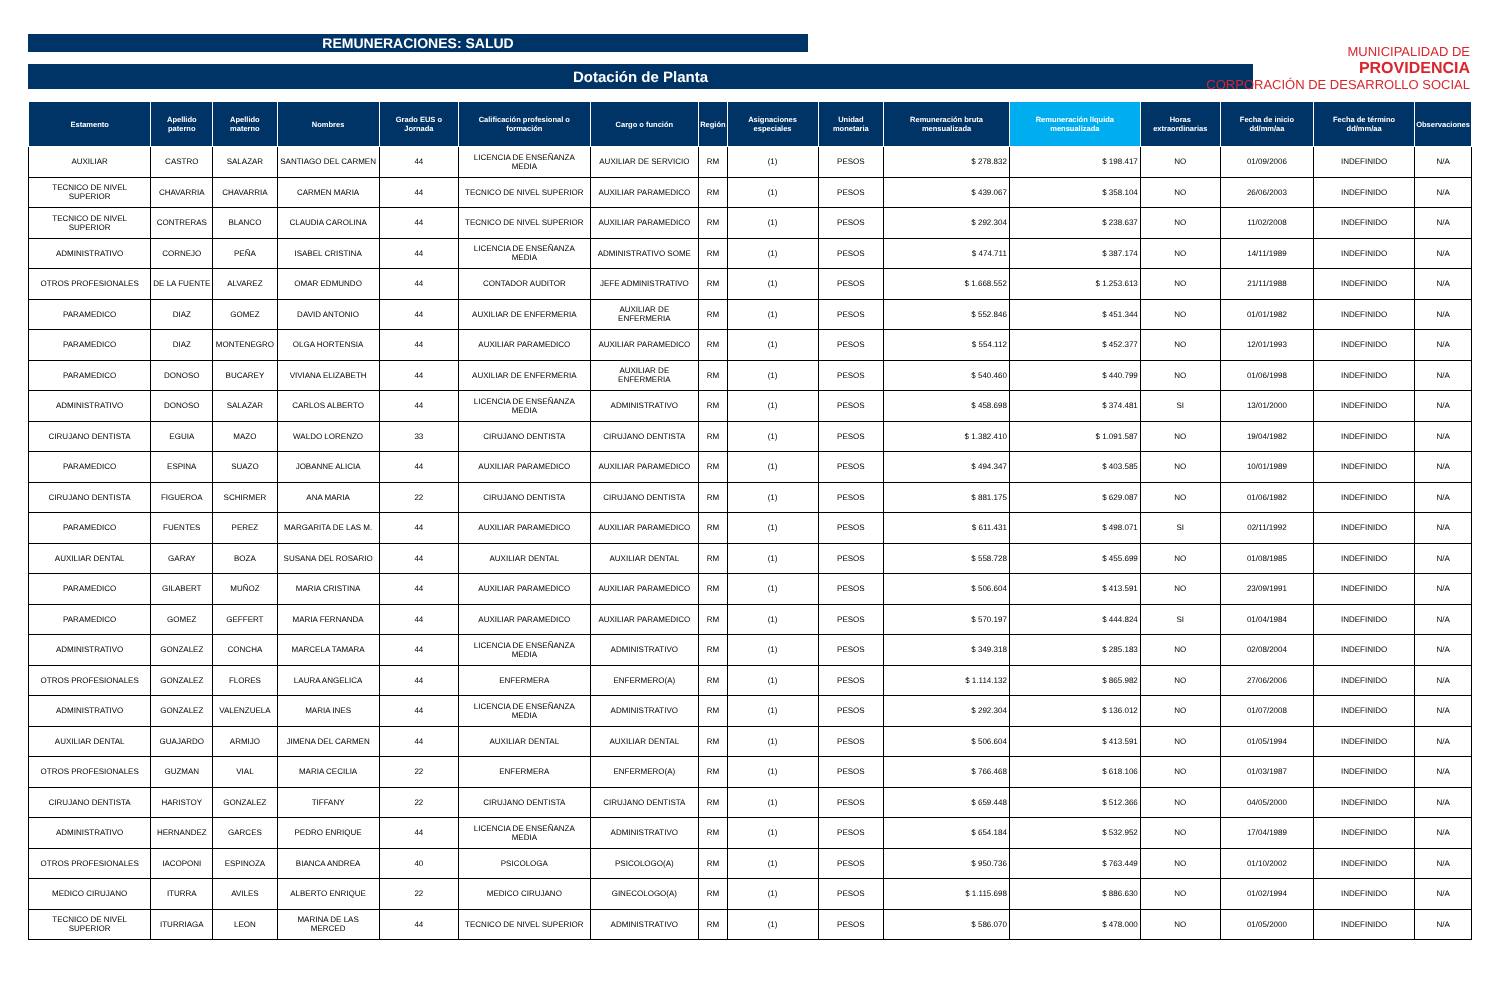REMUNERACIONES: SALUD
Dotación de Planta
MUNICIPALIDAD DE
PROVIDENCIA
CORPORACIÓN DE DESARROLLO SOCIAL
| Estamento | Apellido paterno | Apellido materno | Nombres | Grado EUS o Jornada | Calificación profesional o formación | Cargo o función | Región | Asignaciones especiales | Unidad monetaria | Remuneración bruta mensualizada | Remuneración líquida mensualizada | Horas extraordinarias | Fecha de inicio dd/mm/aa | Fecha de término dd/mm/aa | Observaciones |
| --- | --- | --- | --- | --- | --- | --- | --- | --- | --- | --- | --- | --- | --- | --- | --- |
| AUXILIAR | CASTRO | SALAZAR | SANTIAGO DEL CARMEN | 44 | LICENCIA DE ENSEÑANZA MEDIA | AUXILIAR DE SERVICIO | RM | (1) | PESOS | $ 278.832 | $ 198.417 | NO | 01/09/2006 | INDEFINIDO | N/A |
| TECNICO DE NIVEL SUPERIOR | CHAVARRIA | CHAVARRIA | CARMEN MARIA | 44 | TECNICO DE NIVEL SUPERIOR | AUXILIAR PARAMEDICO | RM | (1) | PESOS | $ 439.067 | $ 358.104 | NO | 26/06/2003 | INDEFINIDO | N/A |
| TECNICO DE NIVEL SUPERIOR | CONTRERAS | BLANCO | CLAUDIA CAROLINA | 44 | TECNICO DE NIVEL SUPERIOR | AUXILIAR PARAMEDICO | RM | (1) | PESOS | $ 292.304 | $ 238.637 | NO | 11/02/2008 | INDEFINIDO | N/A |
| ADMINISTRATIVO | CORNEJO | PEÑA | ISABEL CRISTINA | 44 | LICENCIA DE ENSEÑANZA MEDIA | ADMINISTRATIVO SOME | RM | (1) | PESOS | $ 474.711 | $ 387.174 | NO | 14/11/1989 | INDEFINIDO | N/A |
| OTROS PROFESIONALES | DE LA FUENTE | ALVAREZ | OMAR EDMUNDO | 44 | CONTADOR AUDITOR | JEFE ADMINISTRATIVO | RM | (1) | PESOS | $ 1.668.552 | $ 1.253.613 | NO | 21/11/1988 | INDEFINIDO | N/A |
| PARAMEDICO | DIAZ | GOMEZ | DAVID ANTONIO | 44 | AUXILIAR DE ENFERMERIA | AUXILIAR DE ENFERMERIA | RM | (1) | PESOS | $ 552.846 | $ 451.344 | NO | 01/01/1982 | INDEFINIDO | N/A |
| PARAMEDICO | DIAZ | MONTENEGRO | OLGA HORTENSIA | 44 | AUXILIAR PARAMEDICO | AUXILIAR PARAMEDICO | RM | (1) | PESOS | $ 554.112 | $ 452.377 | NO | 12/01/1993 | INDEFINIDO | N/A |
| PARAMEDICO | DONOSO | BUCAREY | VIVIANA ELIZABETH | 44 | AUXILIAR DE ENFERMERIA | AUXILIAR DE ENFERMERIA | RM | (1) | PESOS | $ 540.460 | $ 440.799 | NO | 01/06/1998 | INDEFINIDO | N/A |
| ADMINISTRATIVO | DONOSO | SALAZAR | CARLOS ALBERTO | 44 | LICENCIA DE ENSEÑANZA MEDIA | ADMINISTRATIVO | RM | (1) | PESOS | $ 458.698 | $ 374.481 | SI | 13/01/2000 | INDEFINIDO | N/A |
| CIRUJANO DENTISTA | EGUIA | MAZO | WALDO LORENZO | 33 | CIRUJANO DENTISTA | CIRUJANO DENTISTA | RM | (1) | PESOS | $ 1.382.410 | $ 1.091.587 | NO | 19/04/1982 | INDEFINIDO | N/A |
| PARAMEDICO | ESPINA | SUAZO | JOBANNE ALICIA | 44 | AUXILIAR PARAMEDICO | AUXILIAR PARAMEDICO | RM | (1) | PESOS | $ 494.347 | $ 403.585 | NO | 10/01/1989 | INDEFINIDO | N/A |
| CIRUJANO DENTISTA | FIGUEROA | SCHIRMER | ANA MARIA | 22 | CIRUJANO DENTISTA | CIRUJANO DENTISTA | RM | (1) | PESOS | $ 881.175 | $ 629.087 | NO | 01/06/1982 | INDEFINIDO | N/A |
| PARAMEDICO | FUENTES | PEREZ | MARGARITA DE LAS M. | 44 | AUXILIAR PARAMEDICO | AUXILIAR PARAMEDICO | RM | (1) | PESOS | $ 611.431 | $ 498.071 | SI | 02/11/1992 | INDEFINIDO | N/A |
| AUXILIAR DENTAL | GARAY | BOZA | SUSANA DEL ROSARIO | 44 | AUXILIAR DENTAL | AUXILIAR DENTAL | RM | (1) | PESOS | $ 558.728 | $ 455.699 | NO | 01/08/1985 | INDEFINIDO | N/A |
| PARAMEDICO | GILABERT | MUÑOZ | MARIA CRISTINA | 44 | AUXILIAR PARAMEDICO | AUXILIAR PARAMEDICO | RM | (1) | PESOS | $ 506.604 | $ 413.591 | NO | 23/09/1991 | INDEFINIDO | N/A |
| PARAMEDICO | GOMEZ | GEFFERT | MARIA FERNANDA | 44 | AUXILIAR PARAMEDICO | AUXILIAR PARAMEDICO | RM | (1) | PESOS | $ 570.197 | $ 444.824 | SI | 01/04/1984 | INDEFINIDO | N/A |
| ADMINISTRATIVO | GONZALEZ | CONCHA | MARCELA TAMARA | 44 | LICENCIA DE ENSEÑANZA MEDIA | ADMINISTRATIVO | RM | (1) | PESOS | $ 349.318 | $ 285.183 | NO | 02/08/2004 | INDEFINIDO | N/A |
| OTROS PROFESIONALES | GONZALEZ | FLORES | LAURA ANGELICA | 44 | ENFERMERA | ENFERMERO(A) | RM | (1) | PESOS | $ 1.114.132 | $ 865.982 | NO | 27/06/2006 | INDEFINIDO | N/A |
| ADMINISTRATIVO | GONZALEZ | VALENZUELA | MARIA INES | 44 | LICENCIA DE ENSEÑANZA MEDIA | ADMINISTRATIVO | RM | (1) | PESOS | $ 292.304 | $ 136.012 | NO | 01/07/2008 | INDEFINIDO | N/A |
| AUXILIAR DENTAL | GUAJARDO | ARMIJO | JIMENA DEL CARMEN | 44 | AUXILIAR DENTAL | AUXILIAR DENTAL | RM | (1) | PESOS | $ 506.604 | $ 413.591 | NO | 01/05/1994 | INDEFINIDO | N/A |
| OTROS PROFESIONALES | GUZMAN | VIAL | MARIA CECILIA | 22 | ENFERMERA | ENFERMERO(A) | RM | (1) | PESOS | $ 766.468 | $ 618.106 | NO | 01/03/1987 | INDEFINIDO | N/A |
| CIRUJANO DENTISTA | HARISTOY | GONZALEZ | TIFFANY | 22 | CIRUJANO DENTISTA | CIRUJANO DENTISTA | RM | (1) | PESOS | $ 659.448 | $ 512.366 | NO | 04/05/2000 | INDEFINIDO | N/A |
| ADMINISTRATIVO | HERNANDEZ | GARCES | PEDRO ENRIQUE | 44 | LICENCIA DE ENSEÑANZA MEDIA | ADMINISTRATIVO | RM | (1) | PESOS | $ 654.184 | $ 532.952 | NO | 17/04/1989 | INDEFINIDO | N/A |
| OTROS PROFESIONALES | IACOPONI | ESPINOZA | BIANCA ANDREA | 40 | PSICOLOGA | PSICOLOGO(A) | RM | (1) | PESOS | $ 950.736 | $ 763.449 | NO | 01/10/2002 | INDEFINIDO | N/A |
| MEDICO CIRUJANO | ITURRA | AVILES | ALBERTO ENRIQUE | 22 | MEDICO CIRUJANO | GINECOLOGO(A) | RM | (1) | PESOS | $ 1.115.698 | $ 886.630 | NO | 01/02/1994 | INDEFINIDO | N/A |
| TECNICO DE NIVEL SUPERIOR | ITURRIAGA | LEON | MARINA DE LAS MERCED | 44 | TECNICO DE NIVEL SUPERIOR | ADMINISTRATIVO | RM | (1) | PESOS | $ 586.070 | $ 478.000 | NO | 01/05/2000 | INDEFINIDO | N/A |